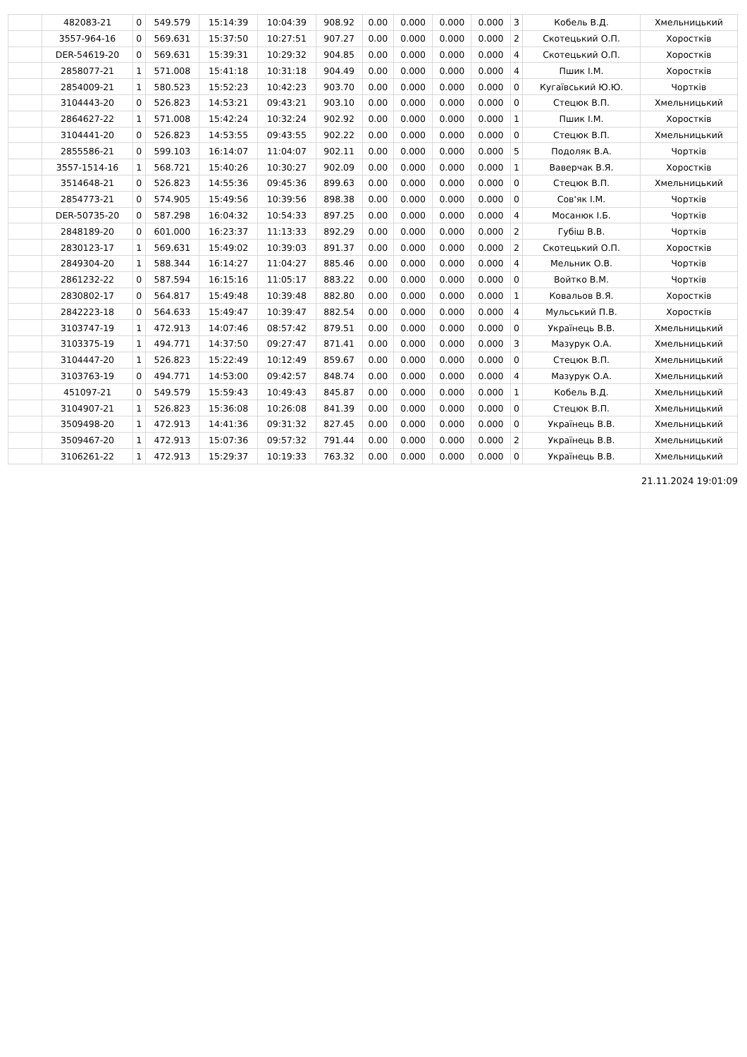| | 482083-21 | 0 | 549.579 | 15:14:39 | 10:04:39 | 908.92 | 0.00 | 0.000 | 0.000 | 0.000 | 3 | Кобель В.Д. | Хмельницький |
| | 3557-964-16 | 0 | 569.631 | 15:37:50 | 10:27:51 | 907.27 | 0.00 | 0.000 | 0.000 | 0.000 | 2 | Скотецький О.П. | Хоростків |
| | DER-54619-20 | 0 | 569.631 | 15:39:31 | 10:29:32 | 904.85 | 0.00 | 0.000 | 0.000 | 0.000 | 4 | Скотецький О.П. | Хоростків |
| | 2858077-21 | 1 | 571.008 | 15:41:18 | 10:31:18 | 904.49 | 0.00 | 0.000 | 0.000 | 0.000 | 4 | Пшик І.М. | Хоростків |
| | 2854009-21 | 1 | 580.523 | 15:52:23 | 10:42:23 | 903.70 | 0.00 | 0.000 | 0.000 | 0.000 | 0 | Кугаївський Ю.Ю. | Чортків |
| | 3104443-20 | 0 | 526.823 | 14:53:21 | 09:43:21 | 903.10 | 0.00 | 0.000 | 0.000 | 0.000 | 0 | Стецюк В.П. | Хмельницький |
| | 2864627-22 | 1 | 571.008 | 15:42:24 | 10:32:24 | 902.92 | 0.00 | 0.000 | 0.000 | 0.000 | 1 | Пшик І.М. | Хоростків |
| | 3104441-20 | 0 | 526.823 | 14:53:55 | 09:43:55 | 902.22 | 0.00 | 0.000 | 0.000 | 0.000 | 0 | Стецюк В.П. | Хмельницький |
| | 2855586-21 | 0 | 599.103 | 16:14:07 | 11:04:07 | 902.11 | 0.00 | 0.000 | 0.000 | 0.000 | 5 | Подоляк В.А. | Чортків |
| | 3557-1514-16 | 1 | 568.721 | 15:40:26 | 10:30:27 | 902.09 | 0.00 | 0.000 | 0.000 | 0.000 | 1 | Ваверчак В.Я. | Хоростків |
| | 3514648-21 | 0 | 526.823 | 14:55:36 | 09:45:36 | 899.63 | 0.00 | 0.000 | 0.000 | 0.000 | 0 | Стецюк В.П. | Хмельницький |
| | 2854773-21 | 0 | 574.905 | 15:49:56 | 10:39:56 | 898.38 | 0.00 | 0.000 | 0.000 | 0.000 | 0 | Сов'як І.М. | Чортків |
| | DER-50735-20 | 0 | 587.298 | 16:04:32 | 10:54:33 | 897.25 | 0.00 | 0.000 | 0.000 | 0.000 | 4 | Мосанюк І.Б. | Чортків |
| | 2848189-20 | 0 | 601.000 | 16:23:37 | 11:13:33 | 892.29 | 0.00 | 0.000 | 0.000 | 0.000 | 2 | Губіш В.В. | Чортків |
| | 2830123-17 | 1 | 569.631 | 15:49:02 | 10:39:03 | 891.37 | 0.00 | 0.000 | 0.000 | 0.000 | 2 | Скотецький О.П. | Хоростків |
| | 2849304-20 | 1 | 588.344 | 16:14:27 | 11:04:27 | 885.46 | 0.00 | 0.000 | 0.000 | 0.000 | 4 | Мельник О.В. | Чортків |
| | 2861232-22 | 0 | 587.594 | 16:15:16 | 11:05:17 | 883.22 | 0.00 | 0.000 | 0.000 | 0.000 | 0 | Войтко В.М. | Чортків |
| | 2830802-17 | 0 | 564.817 | 15:49:48 | 10:39:48 | 882.80 | 0.00 | 0.000 | 0.000 | 0.000 | 1 | Ковальов В.Я. | Хоростків |
| | 2842223-18 | 0 | 564.633 | 15:49:47 | 10:39:47 | 882.54 | 0.00 | 0.000 | 0.000 | 0.000 | 4 | Мульський П.В. | Хоростків |
| | 3103747-19 | 1 | 472.913 | 14:07:46 | 08:57:42 | 879.51 | 0.00 | 0.000 | 0.000 | 0.000 | 0 | Українець В.В. | Хмельницький |
| | 3103375-19 | 1 | 494.771 | 14:37:50 | 09:27:47 | 871.41 | 0.00 | 0.000 | 0.000 | 0.000 | 3 | Мазурук О.А. | Хмельницький |
| | 3104447-20 | 1 | 526.823 | 15:22:49 | 10:12:49 | 859.67 | 0.00 | 0.000 | 0.000 | 0.000 | 0 | Стецюк В.П. | Хмельницький |
| | 3103763-19 | 0 | 494.771 | 14:53:00 | 09:42:57 | 848.74 | 0.00 | 0.000 | 0.000 | 0.000 | 4 | Мазурук О.А. | Хмельницький |
| | 451097-21 | 0 | 549.579 | 15:59:43 | 10:49:43 | 845.87 | 0.00 | 0.000 | 0.000 | 0.000 | 1 | Кобель В.Д. | Хмельницький |
| | 3104907-21 | 1 | 526.823 | 15:36:08 | 10:26:08 | 841.39 | 0.00 | 0.000 | 0.000 | 0.000 | 0 | Стецюк В.П. | Хмельницький |
| | 3509498-20 | 1 | 472.913 | 14:41:36 | 09:31:32 | 827.45 | 0.00 | 0.000 | 0.000 | 0.000 | 0 | Українець В.В. | Хмельницький |
| | 3509467-20 | 1 | 472.913 | 15:07:36 | 09:57:32 | 791.44 | 0.00 | 0.000 | 0.000 | 0.000 | 2 | Українець В.В. | Хмельницький |
| | 3106261-22 | 1 | 472.913 | 15:29:37 | 10:19:33 | 763.32 | 0.00 | 0.000 | 0.000 | 0.000 | 0 | Українець В.В. | Хмельницький |
21.11.2024 19:01:09